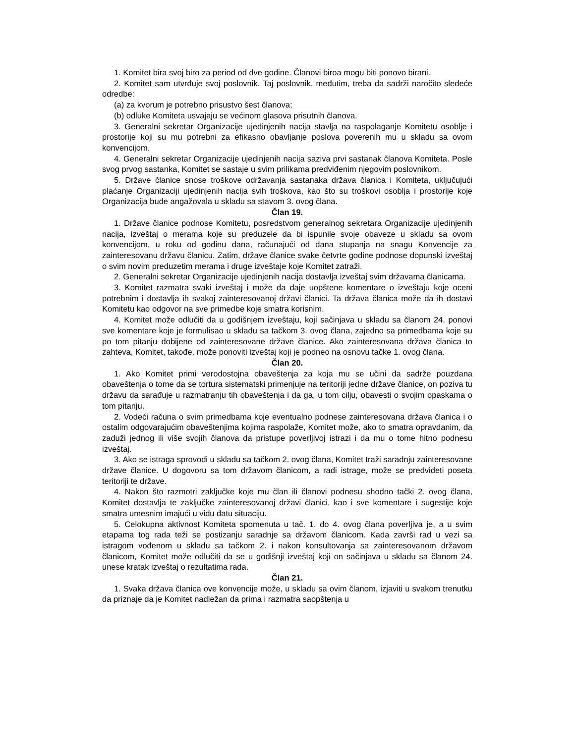1. Komitet bira svoj biro za period od dve godine. Članovi biroa mogu biti ponovo birani.
2. Komitet sam utvrđuje svoj poslovnik. Taj poslovnik, međutim, treba da sadrži naročito sledeće odredbe:
(a) za kvorum je potrebno prisustvo šest članova;
(b) odluke Komiteta usvajaju se većinom glasova prisutnih članova.
3. Generalni sekretar Organizacije ujedinjenih nacija stavlja na raspolaganje Komitetu osoblje i prostorije koji su mu potrebni za efikasno obavljanje poslova poverenih mu u skladu sa ovom konvencijom.
4. Generalni sekretar Organizacije ujedinjenih nacija saziva prvi sastanak članova Komiteta. Posle svog prvog sastanka, Komitet se sastaje u svim prilikama predviđenim njegovim poslovnikom.
5. Države članice snose troškove održavanja sastanaka država članica i Komiteta, uključujući plaćanje Organizaciji ujedinjenih nacija svih troškova, kao što su troškovi osoblja i prostorije koje Organizacija bude angažovala u skladu sa stavom 3. ovog člana.
Član 19.
1. Države članice podnose Komitetu, posredstvom generalnog sekretara Organizacije ujedinjenih nacija, izveštaj o merama koje su preduzele da bi ispunile svoje obaveze u skladu sa ovom konvencijom, u roku od godinu dana, računajući od dana stupanja na snagu Konvencije za zainteresovanu državu članicu. Zatim, države članice svake četvrte godine podnose dopunski izveštaj o svim novim preduzetim merama i druge izveštaje koje Komitet zatraži.
2. Generalni sekretar Organizacije ujedinjenih nacija dostavlja izveštaj svim državama članicama.
3. Komitet razmatra svaki izveštaj i može da daje uopštene komentare o izveštaju koje oceni potrebnim i dostavlja ih svakoj zainteresovanoj državi članici. Ta država članica može da ih dostavi Komitetu kao odgovor na sve primedbe koje smatra korisnim.
4. Komitet može odlučiti da u godišnjem izveštaju, koji sačinjava u skladu sa članom 24, ponovi sve komentare koje je formulisao u skladu sa tačkom 3. ovog člana, zajedno sa primedbama koje su po tom pitanju dobijene od zainteresovane države članice. Ako zainteresovana država članica to zahteva, Komitet, takođe, može ponoviti izveštaj koji je podneo na osnovu tačke 1. ovog člana.
Član 20.
1. Ako Komitet primi verodostojna obaveštenja za koja mu se učini da sadrže pouzdana obaveštenja o tome da se tortura sistematski primenjuje na teritoriji jedne države članice, on poziva tu državu da sarađuje u razmatranju tih obaveštenja i da ga, u tom cilju, obavesti o svojim opaskama o tom pitanju.
2. Vodeći računa o svim primedbama koje eventualno podnese zainteresovana država članica i o ostalim odgovarajućim obaveštenjima kojima raspolaže, Komitet može, ako to smatra opravdanim, da zaduži jednog ili više svojih članova da pristupe poverljivoj istrazi i da mu o tome hitno podnesu izveštaj.
3. Ako se istraga sprovodi u skladu sa tačkom 2. ovog člana, Komitet traži saradnju zainteresovane države članice. U dogovoru sa tom državom članicom, a radi istrage, može se predvideti poseta teritoriji te države.
4. Nakon što razmotri zaključke koje mu član ili članovi podnesu shodno tački 2. ovog člana, Komitet dostavlja te zaključke zainteresovanoj državi članici, kao i sve komentare i sugestije koje smatra umesnim imajući u vidu datu situaciju.
5. Celokupna aktivnost Komiteta spomenuta u tač. 1. do 4. ovog člana poverljiva je, a u svim etapama tog rada teži se postizanju saradnje sa državom članicom. Kada završi rad u vezi sa istragom vođenom u skladu sa tačkom 2. i nakon konsultovanja sa zainteresovanom državom članicom, Komitet može odlučiti da se u godišnji izveštaj koji on sačinjava u skladu sa članom 24. unese kratak izveštaj o rezultatima rada.
Član 21.
1. Svaka država članica ove konvencije može, u skladu sa ovim članom, izjaviti u svakom trenutku da priznaje da je Komitet nadležan da prima i razmatra saopštenja u